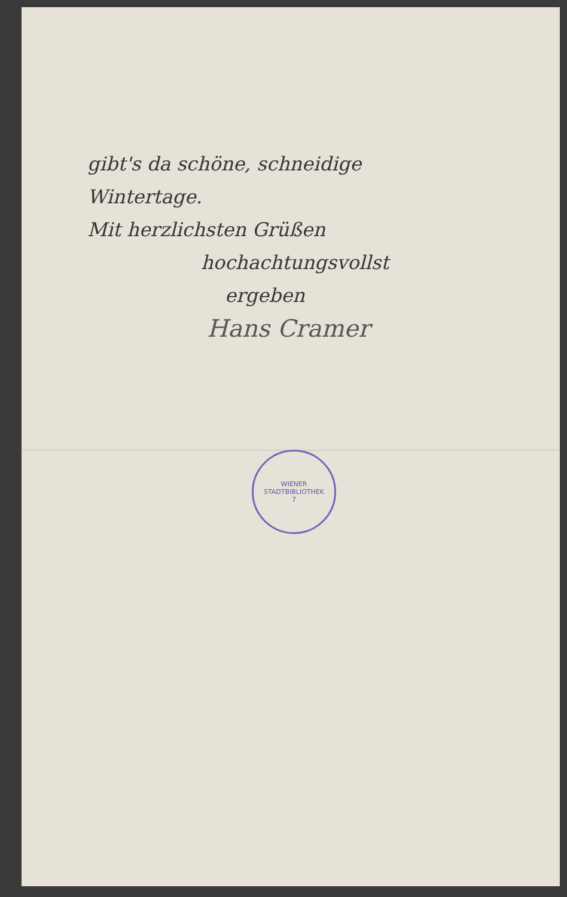gibt's da schöne, schneidige
Wintertage.
Mit herzlichsten Grüßen
hochachtungsvollst
ergeben
Hans Cramer
WIENER STADTBIBLIOTHEK
7